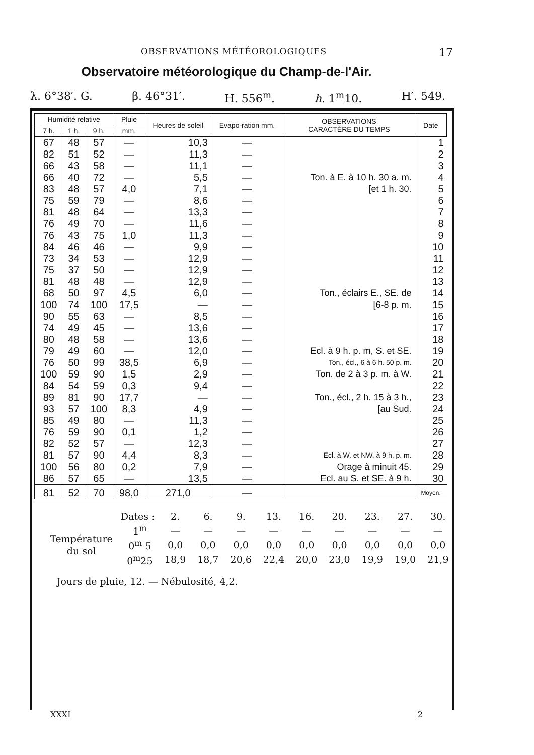OBSERVATIONS MÉTÉOROLOGIQUES 17
Observatoire météorologique du Champ-de-l'Air.
λ. 6°38′. G. β. 46°31′. H. 556<sup>m</sup>. h. 1<sup>m</sup>10. H′. 549.
| Humidité relative | | | Pluie | Heures de soleil | Evapo-ration mm. | OBSERVATIONS CARACTÈRE DU TEMPS | Date |
| --- | --- | --- | --- | --- | --- | --- | --- |
| 7 h. | 1 h. | 9 h. | mm. | | | | |
| 67 | 48 | 57 | — | 10,3 | — | | 1 |
| 82 | 51 | 52 | — | 11,3 | — | | 2 |
| 66 | 43 | 58 | — | 11,1 | — | | 3 |
| 66 | 40 | 72 | — | 5,5 | — | Ton. à E. à 10 h. 30 a. m. | 4 |
| 83 | 48 | 57 | 4,0 | 7,1 | — | [et 1 h. 30. | 5 |
| 75 | 59 | 79 | — | 8,6 | — | | 6 |
| 81 | 48 | 64 | — | 13,3 | — | | 7 |
| 76 | 49 | 70 | — | 11,6 | — | | 8 |
| 76 | 43 | 75 | 1,0 | 11,3 | — | | 9 |
| 84 | 46 | 46 | — | 9,9 | — | | 10 |
| 73 | 34 | 53 | — | 12,9 | — | | 11 |
| 75 | 37 | 50 | — | 12,9 | — | | 12 |
| 81 | 48 | 48 | — | 12,9 | — | | 13 |
| 68 | 50 | 97 | 4,5 | 6,0 | — | Ton., éclairs E., SE. de | 14 |
| 100 | 74 | 100 | 17,5 | — | — | [6-8 p. m. | 15 |
| 90 | 55 | 63 | — | 8,5 | — | | 16 |
| 74 | 49 | 45 | — | 13,6 | — | | 17 |
| 80 | 48 | 58 | — | 13,6 | — | | 18 |
| 79 | 49 | 60 | — | 12,0 | — | Ecl. à 9 h. p. m, S. et SE. | 19 |
| 76 | 50 | 99 | 38,5 | 6,9 | — | Ton., écl., 6 à 6 h. 50 p. m. | 20 |
| 100 | 59 | 90 | 1,5 | 2,9 | — | Ton. de 2 à 3 p. m. à W. | 21 |
| 84 | 54 | 59 | 0,3 | 9,4 | — | | 22 |
| 89 | 81 | 90 | 17,7 | — | — | Ton., écl., 2 h. 15 à 3 h., | 23 |
| 93 | 57 | 100 | 8,3 | 4,9 | — | [au Sud. | 24 |
| 85 | 49 | 80 | — | 11,3 | — | | 25 |
| 76 | 59 | 90 | 0,1 | 1,2 | — | | 26 |
| 82 | 52 | 57 | — | 12,3 | — | | 27 |
| 81 | 57 | 90 | 4,4 | 8,3 | — | Ecl. à W. et NW. à 9 h. p. m. | 28 |
| 100 | 56 | 80 | 0,2 | 7,9 | — | Orage à minuit 45. | 29 |
| 86 | 57 | 65 | — | 13,5 | — | Ecl. au S. et SE. à 9 h. | 30 |
| 81 | 52 | 70 | 98,0 | 271,0 | — | | Moyen. |
| Dates : | | 2. | 6. | 9. | 13. | 16. | 20. | 23. | 27. | 30. |
| Température du sol | 1<sup>m</sup> | — | — | — | — | — | — | — | — | — |
| | 0<sup>m</sup> 5 | 0,0 | 0,0 | 0,0 | 0,0 | 0,0 | 0,0 | 0,0 | 0,0 | 0,0 |
| | 0<sup>m</sup>25 | 18,9 | 18,7 | 20,6 | 22,4 | 20,0 | 23,0 | 19,9 | 19,0 | 21,9 |
Jours de pluie, 12. — Nébulosité, 4,2.
XXXI 2